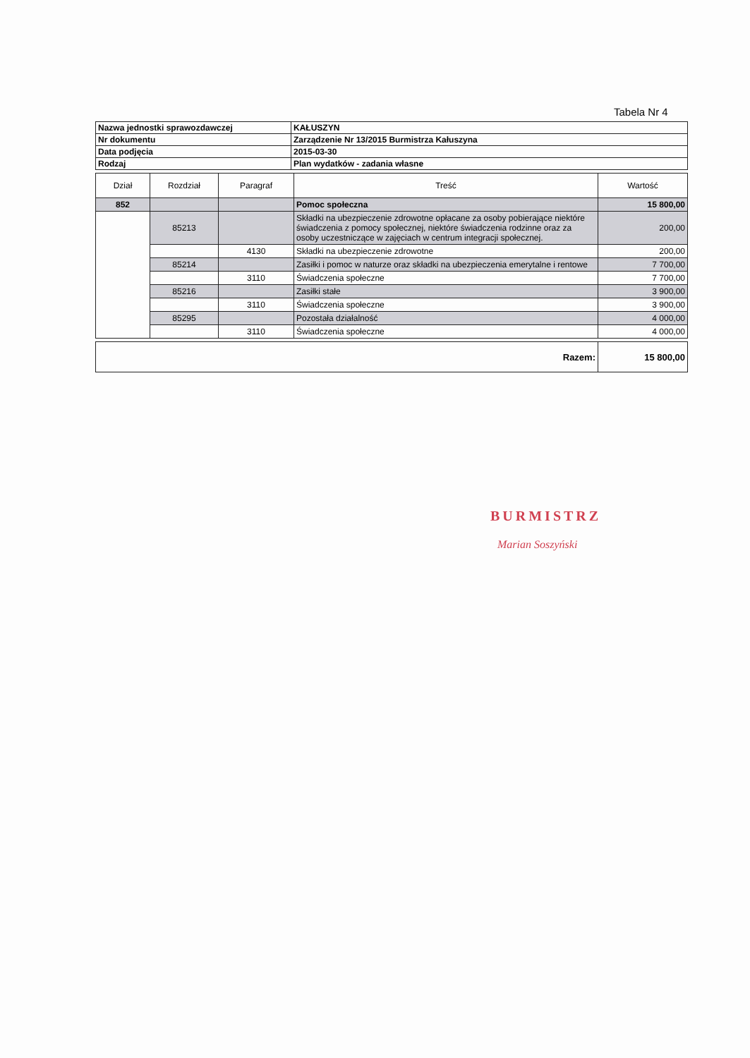Tabela Nr 4
| Nazwa jednostki sprawozdawczej | KAŁUSZYN |
| Nr dokumentu | Zarządzenie Nr 13/2015 Burmistrza Kałuszyna |
| Data podjęcia | 2015-03-30 |
| Rodzaj | Plan wydatków - zadania własne |
| Dział | Rozdział | Paragraf | Treść | Wartość |
| --- | --- | --- | --- | --- |
| 852 | | | Pomoc społeczna | 15 800,00 |
| | 85213 | | Składki na ubezpieczenie zdrowotne opłacane za osoby pobierające niektóre świadczenia z pomocy społecznej, niektóre świadczenia rodzinne oraz za osoby uczestniczące w zajęciach w centrum integracji społecznej. | 200,00 |
| | | 4130 | Składki na ubezpieczenie zdrowotne | 200,00 |
| | 85214 | | Zasiłki i pomoc w naturze oraz składki na ubezpieczenia emerytalne i rentowe | 7 700,00 |
| | | 3110 | Świadczenia społeczne | 7 700,00 |
| | 85216 | | Zasiłki stałe | 3 900,00 |
| | | 3110 | Świadczenia społeczne | 3 900,00 |
| | 85295 | | Pozostała działalność | 4 000,00 |
| | | 3110 | Świadczenia społeczne | 4 000,00 |
| Razem: | 15 800,00 |
BURMISTRZ
Marian Soszyński